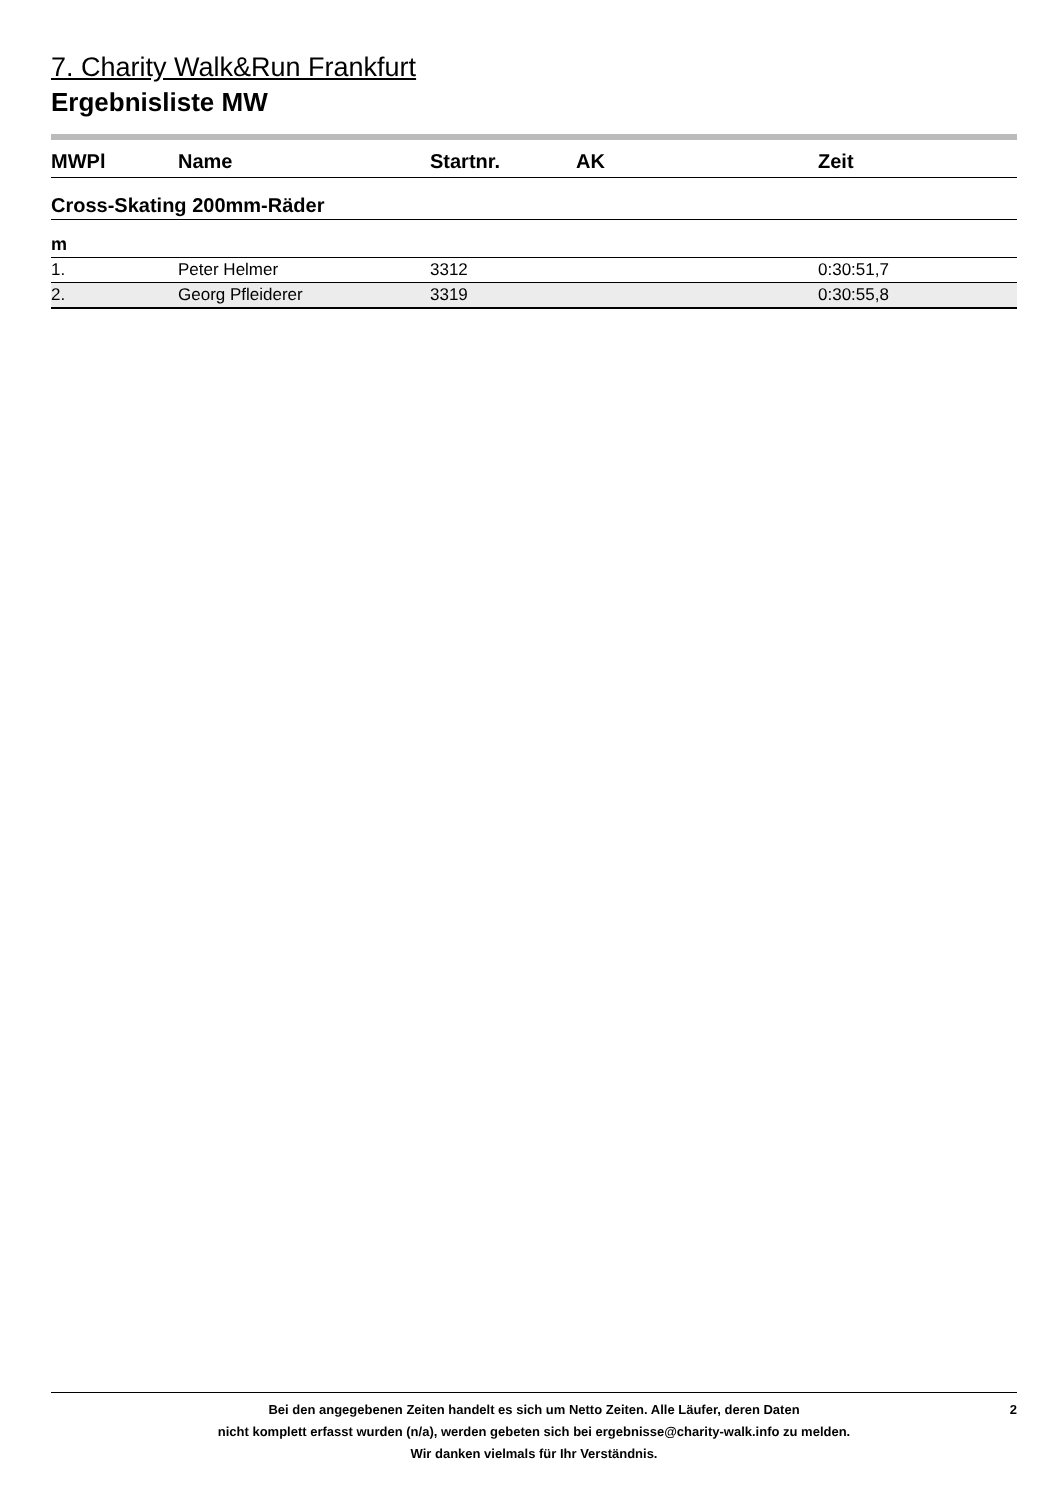7. Charity Walk&Run Frankfurt
Ergebnisliste MW
| MWPl | Name | Startnr. | AK | Zeit |
| --- | --- | --- | --- | --- |
| Cross-Skating 200mm-Räder | | | | |
| m | | | | |
| 1. | Peter Helmer | 3312 | | 0:30:51,7 |
| 2. | Georg Pfleiderer | 3319 | | 0:30:55,8 |
Bei den angegebenen Zeiten handelt es sich um Netto Zeiten. Alle Läufer, deren Daten
nicht komplett erfasst wurden (n/a), werden gebeten sich bei ergebnisse@charity-walk.info zu melden.
Wir danken vielmals für Ihr Verständnis.
2